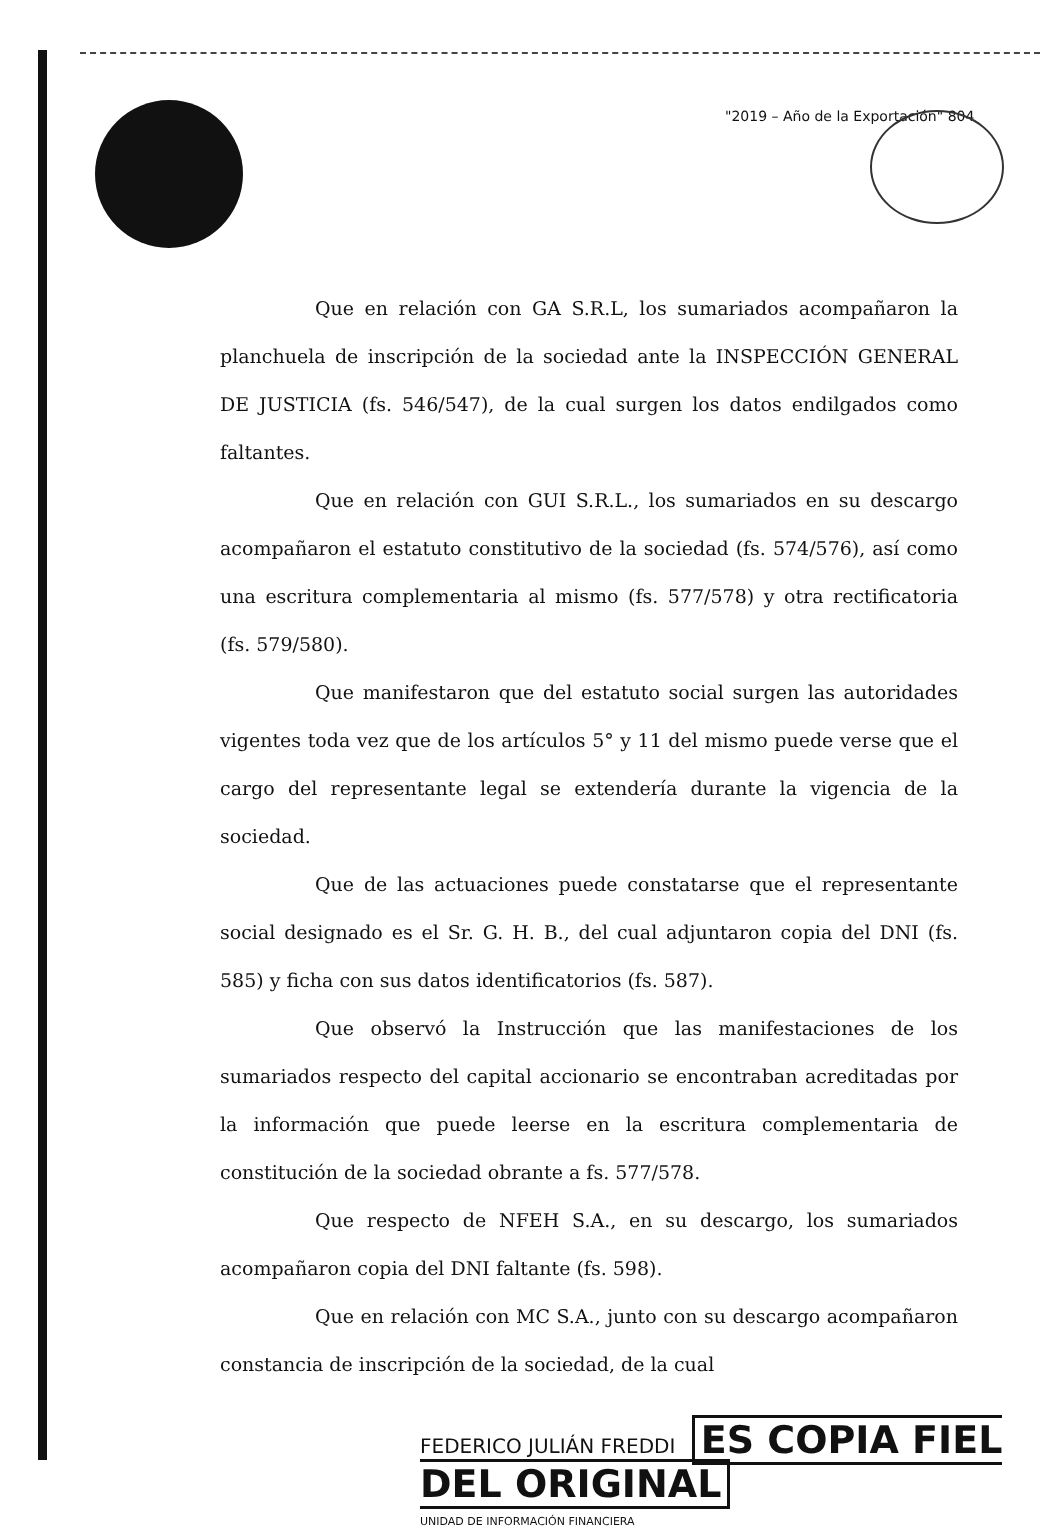"2019 – Año de la Exportación" 804
Que en relación con GA S.R.L, los sumariados acompañaron la planchuela de inscripción de la sociedad ante la INSPECCIÓN GENERAL DE JUSTICIA (fs. 546/547), de la cual surgen los datos endilgados como faltantes.
Que en relación con GUI S.R.L., los sumariados en su descargo acompañaron el estatuto constitutivo de la sociedad (fs. 574/576), así como una escritura complementaria al mismo (fs. 577/578) y otra rectificatoria (fs. 579/580).
Que manifestaron que del estatuto social surgen las autoridades vigentes toda vez que de los artículos 5° y 11 del mismo puede verse que el cargo del representante legal se extendería durante la vigencia de la sociedad.
Que de las actuaciones puede constatarse que el representante social designado es el Sr. G. H. B., del cual adjuntaron copia del DNI (fs. 585) y ficha con sus datos identificatorios (fs. 587).
Que observó la Instrucción que las manifestaciones de los sumariados respecto del capital accionario se encontraban acreditadas por la información que puede leerse en la escritura complementaria de constitución de la sociedad obrante a fs. 577/578.
Que respecto de NFEH S.A., en su descargo, los sumariados acompañaron copia del DNI faltante (fs. 598).
Que en relación con MC S.A., junto con su descargo acompañaron constancia de inscripción de la sociedad, de la cual
FEDERICO JULIÁN FREDDI ES COPIA FIEL DEL ORIGINAL
UNIDAD DE INFORMACIÓN FINANCIERA